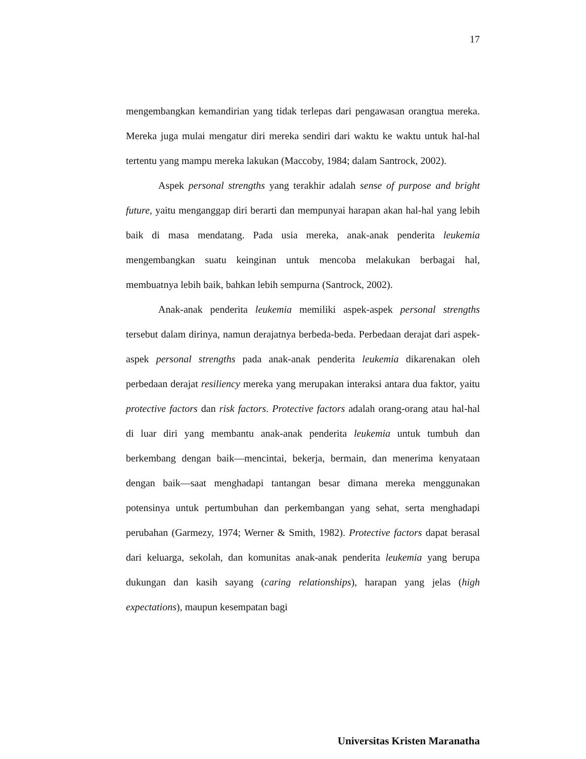17
mengembangkan kemandirian yang tidak terlepas dari pengawasan orangtua mereka. Mereka juga mulai mengatur diri mereka sendiri dari waktu ke waktu untuk hal-hal tertentu yang mampu mereka lakukan (Maccoby, 1984; dalam Santrock, 2002).
Aspek personal strengths yang terakhir adalah sense of purpose and bright future, yaitu menganggap diri berarti dan mempunyai harapan akan hal-hal yang lebih baik di masa mendatang. Pada usia mereka, anak-anak penderita leukemia mengembangkan suatu keinginan untuk mencoba melakukan berbagai hal, membuatnya lebih baik, bahkan lebih sempurna (Santrock, 2002).
Anak-anak penderita leukemia memiliki aspek-aspek personal strengths tersebut dalam dirinya, namun derajatnya berbeda-beda. Perbedaan derajat dari aspek-aspek personal strengths pada anak-anak penderita leukemia dikarenakan oleh perbedaan derajat resiliency mereka yang merupakan interaksi antara dua faktor, yaitu protective factors dan risk factors. Protective factors adalah orang-orang atau hal-hal di luar diri yang membantu anak-anak penderita leukemia untuk tumbuh dan berkembang dengan baik—mencintai, bekerja, bermain, dan menerima kenyataan dengan baik—saat menghadapi tantangan besar dimana mereka menggunakan potensinya untuk pertumbuhan dan perkembangan yang sehat, serta menghadapi perubahan (Garmezy, 1974; Werner & Smith, 1982). Protective factors dapat berasal dari keluarga, sekolah, dan komunitas anak-anak penderita leukemia yang berupa dukungan dan kasih sayang (caring relationships), harapan yang jelas (high expectations), maupun kesempatan bagi
Universitas Kristen Maranatha